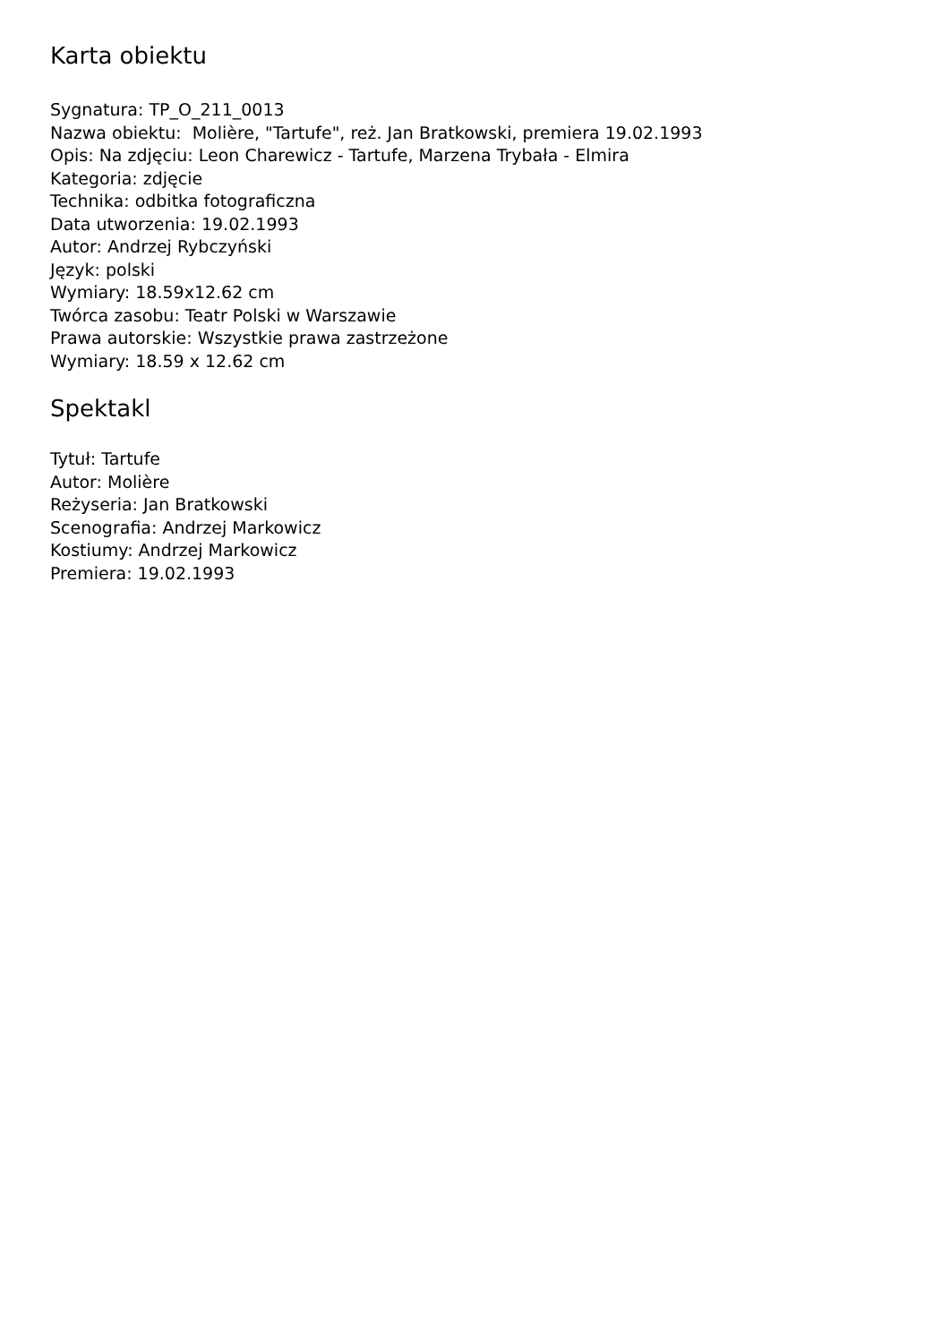Karta obiektu
Sygnatura: TP_O_211_0013
Nazwa obiektu: Molière, "Tartufe", reż. Jan Bratkowski, premiera 19.02.1993
Opis: Na zdjęciu: Leon Charewicz - Tartufe, Marzena Trybała - Elmira
Kategoria: zdjęcie
Technika: odbitka fotograficzna
Data utworzenia: 19.02.1993
Autor: Andrzej Rybczyński
Język: polski
Wymiary: 18.59x12.62 cm
Twórca zasobu: Teatr Polski w Warszawie
Prawa autorskie: Wszystkie prawa zastrzeżone
Wymiary: 18.59 x 12.62 cm
Spektakl
Tytuł: Tartufe
Autor: Molière
Reżyseria: Jan Bratkowski
Scenografia: Andrzej Markowicz
Kostiumy: Andrzej Markowicz
Premiera: 19.02.1993